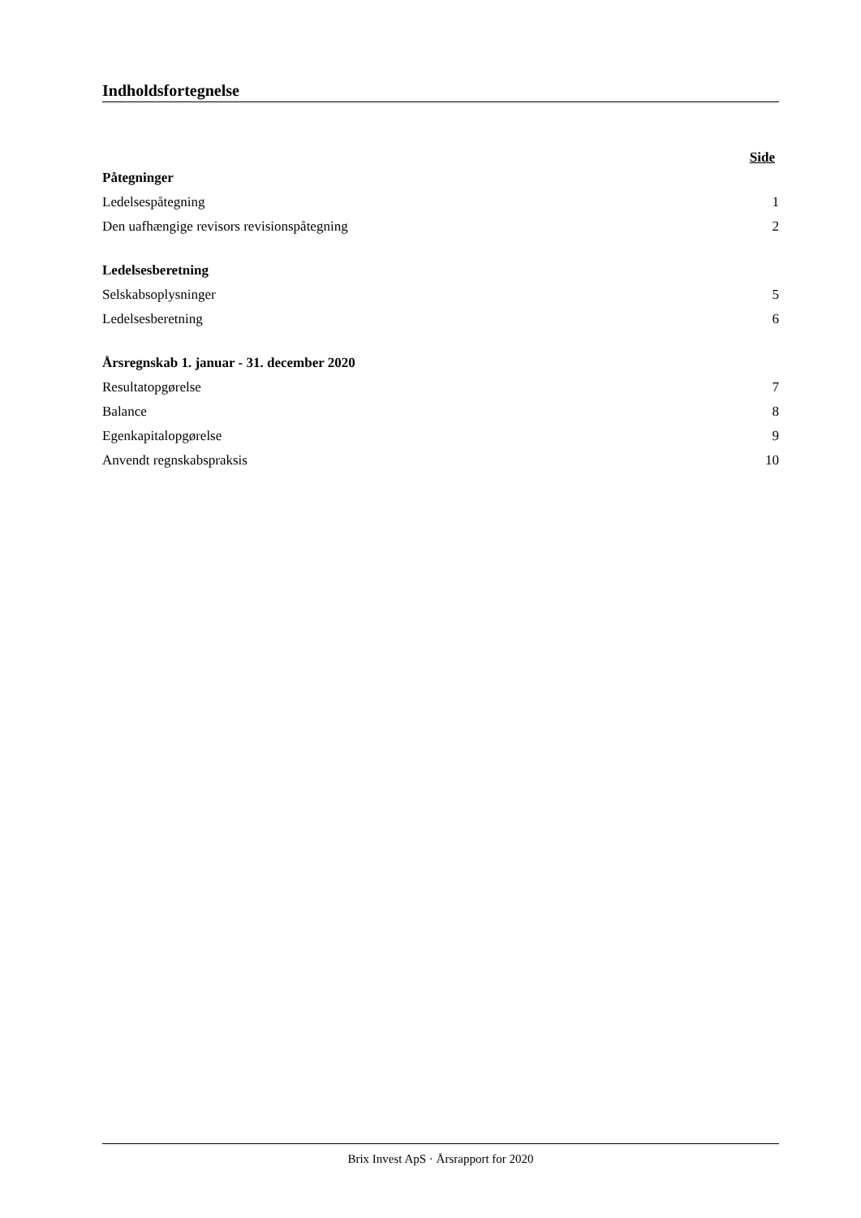Indholdsfortegnelse
Side
Påtegninger
Ledelsespåtegning 1
Den uafhængige revisors revisionspåtegning 2
Ledelsesberetning
Selskabsoplysninger 5
Ledelsesberetning 6
Årsregnskab 1. januar - 31. december 2020
Resultatopgørelse 7
Balance 8
Egenkapitalopgørelse 9
Anvendt regnskabspraksis 10
Brix Invest ApS · Årsrapport for 2020